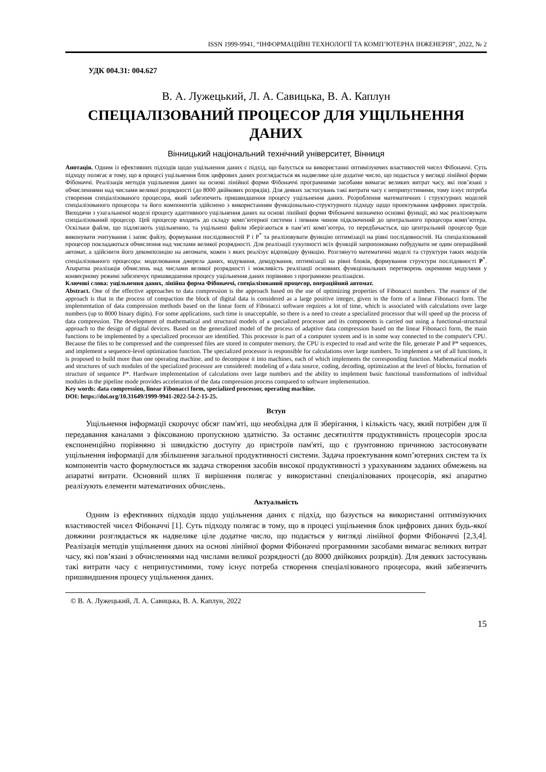ISSN 1999-9941, “ІНФОРМАЦІЙНІ ТЕХНОЛОГІЇ ТА КОМП’ЮТЕРНА ІНЖЕНЕРІЯ”, 2022, № 2
УДК 004.31: 004.627
В. А. Лужецький, Л. А. Савицька, В. А. Каплун
СПЕЦІАЛІЗОВАНИЙ ПРОЦЕСОР ДЛЯ УЩІЛЬНЕННЯ ДАНИХ
Вінницький національний технічний університет, Вінниця
Анотація. Одним із ефективних підходів щодо ущільнення даних є підхід, що базується на використанні оптимізуючих властивостей чисел Фібоначчі. Суть підходу полягає в тому, що в процесі ущільнення блок цифрових даних розглядається як надвелике ціле додатне число, що подається у вигляді лінійної форми Фібоначчі. Реалізація методів ущільнення даних на основі лінійної форми Фібоначчі програмними засобами вимагає великих витрат часу, які пов’язані з обчисленнями над числами великої розрядності (до 8000 двійкових розрядів). Для деяких застосувань такі витрати часу є неприпустимими, тому існує потреба створення спеціалізованого процесора, який забезпечить пришвидшення процесу ущільнення даних. Розроблення математичних і структурних моделей спеціалізованого процесора та його компонентів здійснено з використанням функціонально-структурного підходу щодо проектування цифрових пристроїв. Виходячи з узагальненої моделі процесу адаптивного ущільнення даних на основі лінійної форми Фібоначчі визначено основні функції, які має реалізовувати спеціалізований процесор. Цей процесор входить до складу комп’ютерної системи і певним чином підключений до центрального процесора комп’ютера. Оскільки файли, що підлягають ущільненню, та ущільнені файли зберігаються в пам’яті комп’ютера, то передбачається, що центральний процесор буде виконувати зчитування і запис файлу, формування послідовностей P і P<sup>*</sup> та реалізовувати функцію оптимізації на рівні послідовностей. На спеціалізований процесор покладаються обчислення над числами великої розрядності. Для реалізації сукупності всіх функцій запропоновано побудувати не один операційний автомат, а здійснити його декомпозицію на автомати, кожен з яких реалізує відповідну функцію. Розглянуто математичні моделі та структури таких модулів спеціалізованого процесора: моделювання джерела даних, кодування, декодування, оптимізації на рівні блоків, формування структури послідовності P<sup>*</sup>. Апаратна реалізація обчислень над числами великої розрядності і можливість реалізації основних функціональних перетворень окремими модулями у конвеєрному режимі забезпечує пришвидшення процесу ущільнення даних порівняно з програмною реалізацією.
Ключові слова: ущільнення даних, лінійна форма Фібоначчі, спеціалізований процесор, операційний автомат.
Abstract. One of the effective approaches to data compression is the approach based on the use of optimizing properties of Fibonacci numbers. The essence of the approach is that in the process of compaction the block of digital data is considered as a large positive integer, given in the form of a linear Fibonacci form. The implementation of data compression methods based on the linear form of Fibonacci software requires a lot of time, which is associated with calculations over large numbers (up to 8000 binary digits). For some applications, such time is unacceptable, so there is a need to create a specialized processor that will speed up the process of data compression. The development of mathematical and structural models of a specialized processor and its components is carried out using a functional-structural approach to the design of digital devices. Based on the generalized model of the process of adaptive data compression based on the linear Fibonacci form, the main functions to be implemented by a specialized processor are identified. This processor is part of a computer system and is in some way connected to the computer's CPU. Because the files to be compressed and the compressed files are stored in computer memory, the CPU is expected to read and write the file, generate P and P* sequences, and implement a sequence-level optimization function. The specialized processor is responsible for calculations over large numbers. To implement a set of all functions, it is proposed to build more than one operating machine, and to decompose it into machines, each of which implements the corresponding function. Mathematical models and structures of such modules of the specialized processor are considered: modeling of a data source, coding, decoding, optimization at the level of blocks, formation of structure of sequence P*. Hardware implementation of calculations over large numbers and the ability to implement basic functional transformations of individual modules in the pipeline mode provides acceleration of the data compression process compared to software implementation.
Key words: data compression, linear Fibonacci form, specialized processor, operating machine.
DOI: https://doi.org/10.31649/1999-9941-2022-54-2-15-25.
Вступ
Ущільнення інформації скорочує обсяг пам'яті, що необхідна для її зберігання, і кількість часу, який потрібен для її передавання каналами з фіксованою пропускною здатністю. За останнє десятиліття продуктивність процесорів зросла експоненційно порівняно зі швидкістю доступу до пристроїв пам'яті, що є ґрунтовною причиною застосовувати ущільнення інформації для збільшення загальної продуктивності системи. Задача проектування комп’ютерних систем та їх компонентів часто формулюється як задача створення засобів високої продуктивності з урахуванням заданих обмежень на апаратні витрати. Основний шлях її вирішення полягає у використанні спеціалізованих процесорів, які апаратно реалізують елементи математичних обчислень.
Актуальність
Одним із ефективних підходів щодо ущільнення даних є підхід, що базується на використанні оптимізуючих властивостей чисел Фібоначчі [1]. Суть підходу полягає в тому, що в процесі ущільнення блок цифрових даних будь-якої довжини розглядається як надвелике ціле додатне число, що подається у вигляді лінійної форми Фібоначчі [2,3,4]. Реалізація методів ущільнення даних на основі лінійної форми Фібоначчі програмними засобами вимагає великих витрат часу, які пов’язані з обчисленнями над числами великої розрядності (до 8000 двійкових розрядів). Для деяких застосувань такі витрати часу є неприпустимими, тому існує потреба створення спеціалізованого процесора, який забезпечить пришвидшення процесу ущільнення даних.
© В. А. Лужецький, Л. А. Савицька, В. А. Каплун, 2022
15